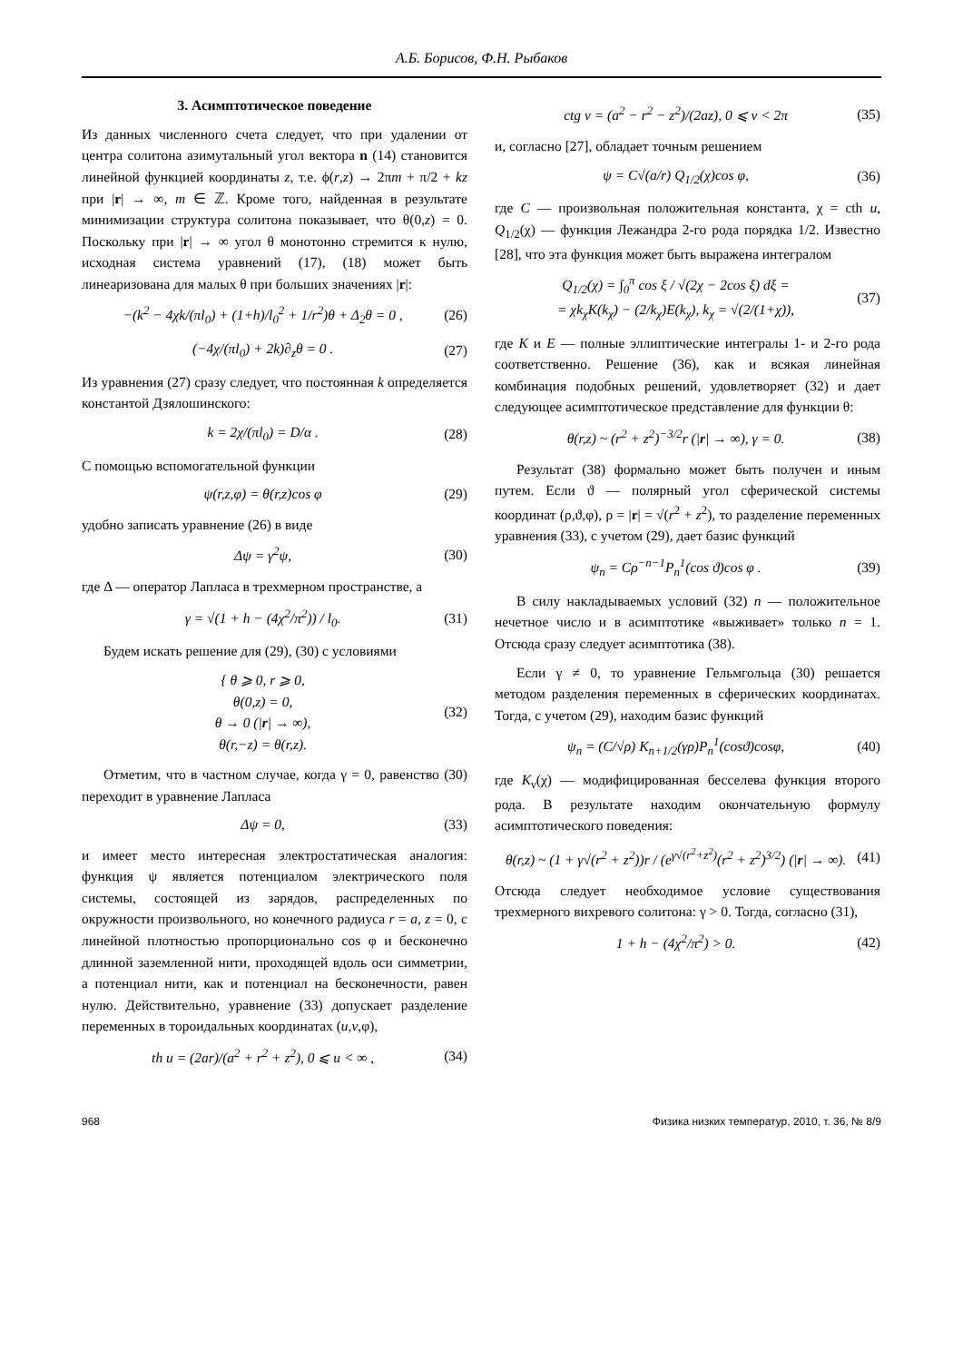А.Б. Борисов, Ф.Н. Рыбаков
3. Асимптотическое поведение
Из данных численного счета следует, что при удалении от центра солитона азимутальный угол вектора n (14) становится линейной функцией координаты z, т.е. ϕ(r,z) → 2πm + π/2 + kz при |r| → ∞, m ∈ ℤ. Кроме того, найденная в результате минимизации структура солитона показывает, что θ(0,z) = 0. Поскольку при |r| → ∞ угол θ монотонно стремится к нулю, исходная система уравнений (17), (18) может быть линеаризована для малых θ при больших значениях |r|:
−(k<sup>2</sup> − 4χk/(πl<sub>0</sub>) + (1+h)/l<sub>0</sub><sup>2</sup> + 1/r<sup>2</sup>)θ + Δ<sub>2</sub>θ = 0 , (26)
(−4χ/(πl<sub>0</sub>) + 2k)∂<sub>z</sub>θ = 0 . (27)
Из уравнения (27) сразу следует, что постоянная k определяется константой Дзялошинского:
k = 2χ/(πl<sub>0</sub>) = D/α . (28)
С помощью вспомогательной функции
ψ(r,z,φ) = θ(r,z)cos φ (29)
удобно записать уравнение (26) в виде
Δψ = γ<sup>2</sup>ψ, (30)
где Δ — оператор Лапласа в трехмерном пространстве, а
γ = √(1 + h − (4χ<sup>2</sup>/π<sup>2</sup>)) / l<sub>0</sub>. (31)
Будем искать решение для (29), (30) с условиями
{ θ ⩾ 0, r ⩾ 0,
θ(0,z) = 0,
θ → 0 (|r| → ∞),
θ(r,−z) = θ(r,z). (32)
Отметим, что в частном случае, когда γ = 0, равенство (30) переходит в уравнение Лапласа
Δψ = 0, (33)
и имеет место интересная электростатическая аналогия: функция ψ является потенциалом электрического поля системы, состоящей из зарядов, распределенных по окружности произвольного, но конечного радиуса r = a, z = 0, с линейной плотностью пропорционально cos φ и бесконечно длинной заземленной нити, проходящей вдоль оси симметрии, а потенциал нити, как и потенциал на бесконечности, равен нулю. Действительно, уравнение (33) допускает разделение переменных в тороидальных координатах (u,v,φ),
th u = (2ar)/(a<sup>2</sup> + r<sup>2</sup> + z<sup>2</sup>), 0 ⩽ u < ∞ , (34)
ctg v = (a<sup>2</sup> − r<sup>2</sup> − z<sup>2</sup>)/(2az), 0 ⩽ v < 2π (35)
и, согласно [27], обладает точным решением
ψ = C√(a/r) Q<sub>1/2</sub>(χ)cos φ, (36)
где C — произвольная положительная константа, χ = cth u, Q<sub>1/2</sub>(χ) — функция Лежандра 2-го рода порядка 1/2. Известно [28], что эта функция может быть выражена интегралом
Q<sub>1/2</sub>(χ) = ∫<sub>0</sub><sup>π</sup> cos ξ / √(2χ − 2cos ξ) dξ =
= χk<sub>χ</sub>K(k<sub>χ</sub>) − (2/k<sub>χ</sub>)E(k<sub>χ</sub>), k<sub>χ</sub> = √(2/(1+χ)), (37)
где K и E — полные эллиптические интегралы 1- и 2-го рода соответственно. Решение (36), как и всякая линейная комбинация подобных решений, удовлетворяет (32) и дает следующее асимптотическое представление для функции θ:
θ(r,z) ~ (r<sup>2</sup> + z<sup>2</sup>)<sup>−3/2</sup>r (|r| → ∞), γ = 0. (38)
Результат (38) формально может быть получен и иным путем. Если ϑ — полярный угол сферической системы координат (ρ,ϑ,φ), ρ = |r| = √(r<sup>2</sup> + z<sup>2</sup>), то разделение переменных уравнения (33), с учетом (29), дает базис функций
ψ<sub>n</sub> = Cρ<sup>−n−1</sup>P<sub>n</sub><sup>1</sup>(cos ϑ)cos φ . (39)
В силу накладываемых условий (32) n — положительное нечетное число и в асимптотике «выживает» только n = 1. Отсюда сразу следует асимптотика (38).
Если γ ≠ 0, то уравнение Гельмгольца (30) решается методом разделения переменных в сферических координатах. Тогда, с учетом (29), находим базис функций
ψ<sub>n</sub> = (C/√ρ) K<sub>n+1/2</sub>(γρ)P<sub>n</sub><sup>1</sup>(cosϑ)cosφ, (40)
где K<sub>ν</sub>(χ) — модифицированная бесселева функция второго рода. В результате находим окончательную формулу асимптотического поведения:
θ(r,z) ~ (1 + γ√(r<sup>2</sup> + z<sup>2</sup>))r / (e<sup>γ√(r<sup>2</sup>+z<sup>2</sup>)</sup>(r<sup>2</sup> + z<sup>2</sup>)<sup>3/2</sup>) (|r| → ∞). (41)
Отсюда следует необходимое условие существования трехмерного вихревого солитона: γ > 0. Тогда, согласно (31),
1 + h − (4χ<sup>2</sup>/π<sup>2</sup>) > 0. (42)
968 Физика низких температур, 2010, т. 36, № 8/9